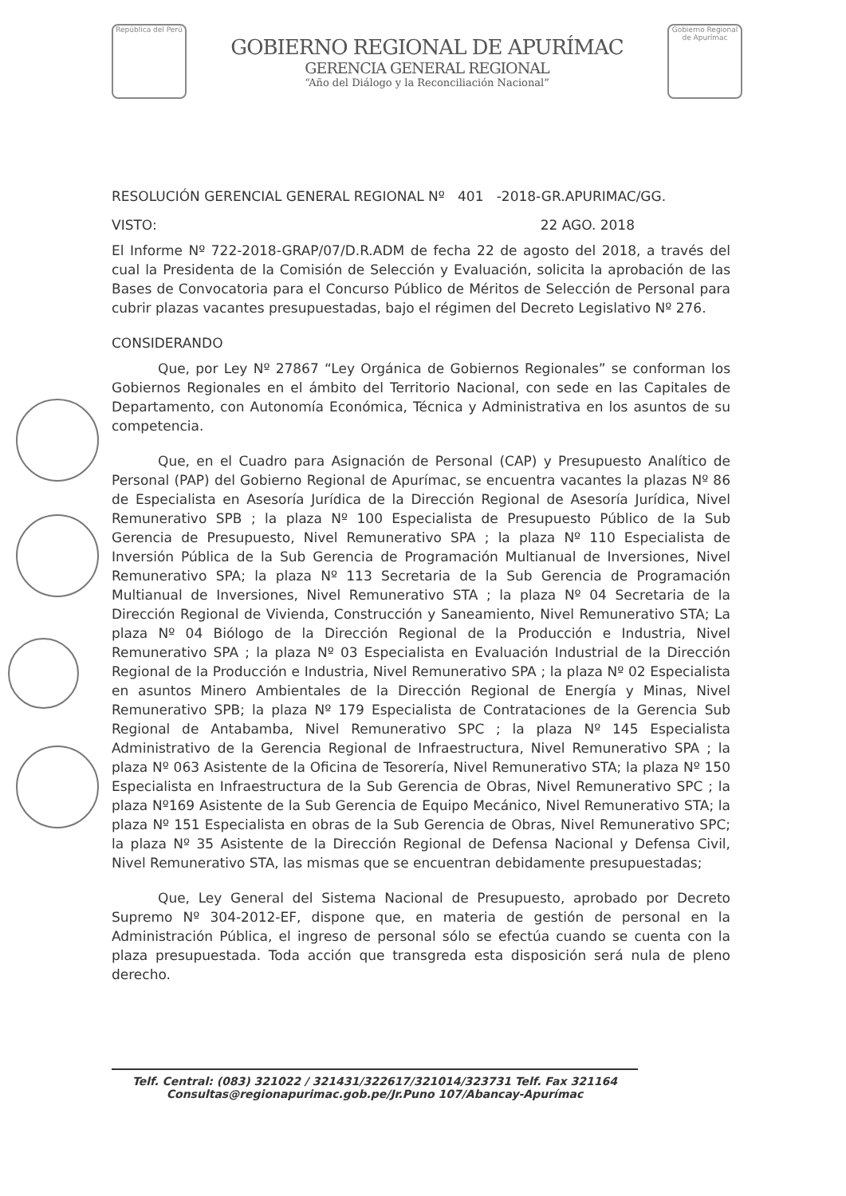República del Perú
GOBIERNO REGIONAL DE APURÍMAC
GERENCIA GENERAL REGIONAL
“Año del Diálogo y la Reconciliación Nacional”
Gobierno Regional de Apurímac
RESOLUCIÓN GERENCIAL GENERAL REGIONAL Nº 401 -2018-GR.APURIMAC/GG.
VISTO: 22 AGO. 2018
El Informe Nº 722-2018-GRAP/07/D.R.ADM de fecha 22 de agosto del 2018, a través del cual la Presidenta de la Comisión de Selección y Evaluación, solicita la aprobación de las Bases de Convocatoria para el Concurso Público de Méritos de Selección de Personal para cubrir plazas vacantes presupuestadas, bajo el régimen del Decreto Legislativo Nº 276.
CONSIDERANDO
Que, por Ley Nº 27867 “Ley Orgánica de Gobiernos Regionales” se conforman los Gobiernos Regionales en el ámbito del Territorio Nacional, con sede en las Capitales de Departamento, con Autonomía Económica, Técnica y Administrativa en los asuntos de su competencia.
Que, en el Cuadro para Asignación de Personal (CAP) y Presupuesto Analítico de Personal (PAP) del Gobierno Regional de Apurímac, se encuentra vacantes la plazas Nº 86 de Especialista en Asesoría Jurídica de la Dirección Regional de Asesoría Jurídica, Nivel Remunerativo SPB ; la plaza Nº 100 Especialista de Presupuesto Público de la Sub Gerencia de Presupuesto, Nivel Remunerativo SPA ; la plaza Nº 110 Especialista de Inversión Pública de la Sub Gerencia de Programación Multianual de Inversiones, Nivel Remunerativo SPA; la plaza Nº 113 Secretaria de la Sub Gerencia de Programación Multianual de Inversiones, Nivel Remunerativo STA ; la plaza Nº 04 Secretaria de la Dirección Regional de Vivienda, Construcción y Saneamiento, Nivel Remunerativo STA; La plaza Nº 04 Biólogo de la Dirección Regional de la Producción e Industria, Nivel Remunerativo SPA ; la plaza Nº 03 Especialista en Evaluación Industrial de la Dirección Regional de la Producción e Industria, Nivel Remunerativo SPA ; la plaza Nº 02 Especialista en asuntos Minero Ambientales de la Dirección Regional de Energía y Minas, Nivel Remunerativo SPB; la plaza Nº 179 Especialista de Contrataciones de la Gerencia Sub Regional de Antabamba, Nivel Remunerativo SPC ; la plaza Nº 145 Especialista Administrativo de la Gerencia Regional de Infraestructura, Nivel Remunerativo SPA ; la plaza Nº 063 Asistente de la Oficina de Tesorería, Nivel Remunerativo STA; la plaza Nº 150 Especialista en Infraestructura de la Sub Gerencia de Obras, Nivel Remunerativo SPC ; la plaza Nº169 Asistente de la Sub Gerencia de Equipo Mecánico, Nivel Remunerativo STA; la plaza Nº 151 Especialista en obras de la Sub Gerencia de Obras, Nivel Remunerativo SPC; la plaza Nº 35 Asistente de la Dirección Regional de Defensa Nacional y Defensa Civil, Nivel Remunerativo STA, las mismas que se encuentran debidamente presupuestadas;
Que, Ley General del Sistema Nacional de Presupuesto, aprobado por Decreto Supremo Nº 304-2012-EF, dispone que, en materia de gestión de personal en la Administración Pública, el ingreso de personal sólo se efectúa cuando se cuenta con la plaza presupuestada. Toda acción que transgreda esta disposición será nula de pleno derecho.
Telf. Central: (083) 321022 / 321431/322617/321014/323731 Telf. Fax 321164
Consultas@regionapurimac.gob.pe/Jr.Puno 107/Abancay-Apurímac